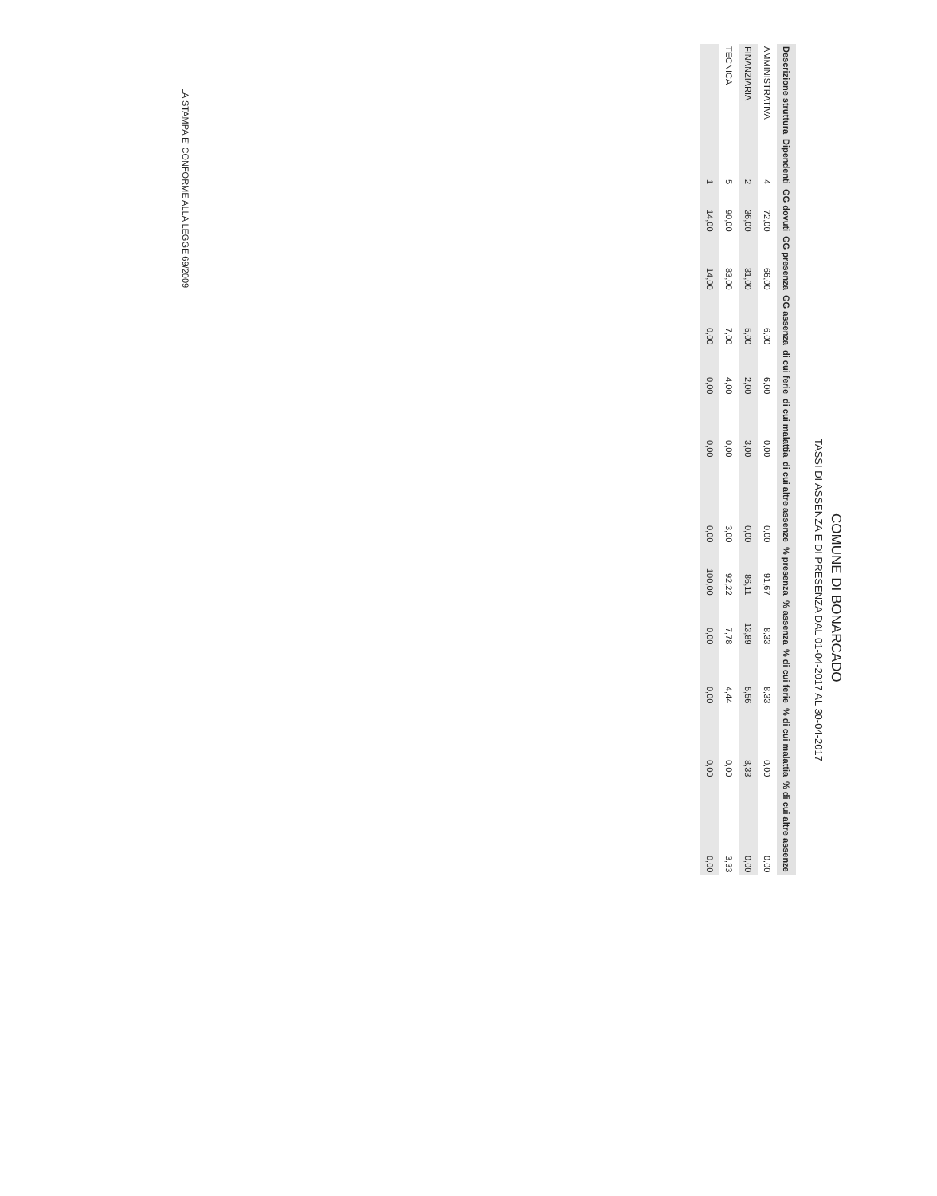COMUNE DI BONARCADO
TASSI DI ASSENZA E DI PRESENZA DAL 01-04-2017 AL 30-04-2017
| Descrizione struttura | Dipendenti | GG dovuti | GG presenza | GG assenza | di cui ferie | di cui malattia | di cui altre assenze | % presenza | % assenza | % di cui ferie | % di cui malattia | % di cui altre assenze |
| --- | --- | --- | --- | --- | --- | --- | --- | --- | --- | --- | --- | --- |
| AMMINISTRATIVA | 4 | 72,00 | 66,00 | 6,00 | 6,00 | 0,00 | 0,00 | 91,67 | 8,33 | 8,33 | 0,00 | 0,00 |
| FINANZIARIA | 2 | 36,00 | 31,00 | 5,00 | 2,00 | 3,00 | 0,00 | 86,11 | 13,89 | 5,56 | 8,33 | 0,00 |
| TECNICA | 5 | 90,00 | 83,00 | 7,00 | 4,00 | 0,00 | 3,00 | 92,22 | 7,78 | 4,44 | 0,00 | 3,33 |
| | 1 | 14,00 | 14,00 | 0,00 | 0,00 | 0,00 | 0,00 | 100,00 | 0,00 | 0,00 | 0,00 | 0,00 |
LA STAMPA E' CONFORME ALLA LEGGE 69/2009